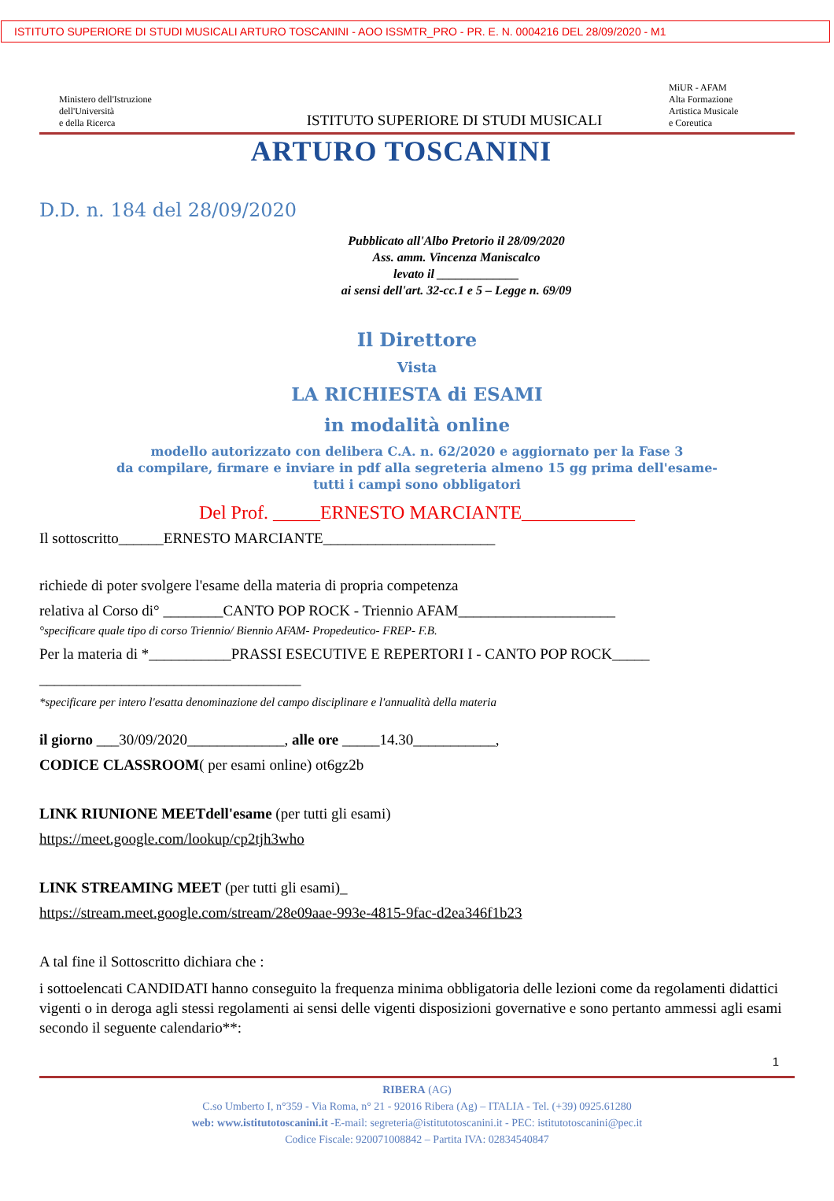ISTITUTO SUPERIORE DI STUDI MUSICALI ARTURO TOSCANINI - AOO ISSMTR_PRO - PR. E. N. 0004216 DEL 28/09/2020 - M1
Ministero dell'Istruzione
dell'Università
e della Ricerca
ISTITUTO SUPERIORE DI STUDI MUSICALI
MiUR - AFAM
Alta Formazione
Artistica Musicale
e Coreutica
ARTURO TOSCANINI
D.D. n. 184 del 28/09/2020
Pubblicato all'Albo Pretorio il 28/09/2020
Ass. amm. Vincenza Maniscalco
levato il _____________
ai sensi dell'art. 32-cc.1 e 5 – Legge n. 69/09
Il Direttore
Vista
LA RICHIESTA di ESAMI
in modalità online
modello autorizzato con delibera C.A. n. 62/2020 e aggiornato per la Fase 3
da compilare, firmare e inviare in pdf alla segreteria almeno 15 gg prima dell'esame-
tutti i campi sono obbligatori
Del Prof. _____ERNESTO MARCIANTE____________
Il sottoscritto______ERNESTO MARCIANTE_______________________
richiede di poter svolgere l'esame della materia di propria competenza
relativa al Corso di° ________CANTO POP ROCK - Triennio AFAM_____________________
°specificare quale tipo di corso Triennio/ Biennio AFAM- Propedeutico- FREP- F.B.
Per la materia di *___________PRASSI ESECUTIVE E REPERTORI I - CANTO POP ROCK_____
___________________________________
*specificare per intero l'esatta denominazione del campo disciplinare e l'annualità della materia
il giorno ___30/09/2020_____________, alle ore _____14.30___________,
CODICE CLASSROOM( per esami online) ot6gz2b
LINK RIUNIONE MEETdell'esame (per tutti gli esami)
https://meet.google.com/lookup/cp2tjh3who
LINK STREAMING MEET (per tutti gli esami)_
https://stream.meet.google.com/stream/28e09aae-993e-4815-9fac-d2ea346f1b23
A tal fine il Sottoscritto dichiara che :
i sottoelencati CANDIDATI hanno conseguito la frequenza minima obbligatoria delle lezioni come da regolamenti didattici vigenti o in deroga agli stessi regolamenti ai sensi delle vigenti disposizioni governative e sono pertanto ammessi agli esami secondo il seguente calendario**:
1
RIBERA (AG)
C.so Umberto I, n°359 - Via Roma, n° 21 - 92016 Ribera (Ag) – ITALIA - Tel. (+39) 0925.61280
web: www.istitutotoscanini.it -E-mail: segreteria@istitutotoscanini.it - PEC: istitutotoscanini@pec.it
Codice Fiscale: 920071008842 – Partita IVA: 02834540847